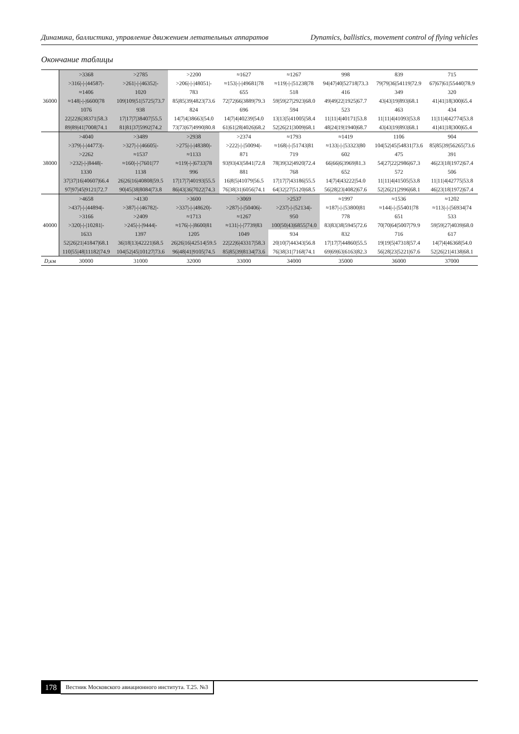Динамика, баллистика, управление движением летательных аппаратов Dynamics, ballistics, movement control of flying vehicles
Окончание таблицы
| 36000 | >3368 | >2785 | >2200 | ≈1627 | ≈1267 | 998 | 839 | 715 |
| | >316/-/-/44587/- | >261/-/-/46352/- | >206/-/-/48051/- | ≈153/-/-/49681/78 | ≈119/-/-/51238/78 | 94/47/40/52718/73.3 | 79/79/36/54119/72.9 | 67/67/61/55440/78.9 |
| | ≈1406 | 1020 | 783 | 655 | 518 | 416 | 349 | 320 |
| | ≈148/-/-/6600/78 | 109/109/51/5725/73.7 | 85/85/39/4823/73.6 | 72/72/66/3889/79.3 | 59/59/27/2923/68.0 | 49/49/22/1925/67.7 | 43/43/19/893/68.1 | 41/41/18/300/65.4 |
| | 1076 | 938 | 824 | 696 | 594 | 523 | 463 | 434 |
| | 22/22/6/38371/58.3 | 17/17/7/38407/55.5 | 14/7/4/38663/54.0 | 14/7/4/40239/54.0 | 13/13/5/41005/58.4 | 11/11/4/40171/53.8 | 11/11/4/41093/53.8 | 11/11/4/42774/53.8 |
| | 89/89/41/7008/74.1 | 81/81/37/5992/74.2 | 73/73/67/4990/80.8 | 61/61/28/4026/68.2 | 52/26/21/3009/68.1 | 48/24/19/1940/68.7 | 43/43/19/893/68.1 | 41/41/18/300/65.4 |
| 38000 | >4040 | >3489 | >2938 | >2374 | ≈1793 | ≈1419 | 1106 | 904 |
| | >379/-/-/44773/- | >327/-/-/46605/- | >275/-/-/48380/- | >222/-/-/50094/- | ≈168/-/-/51743/81 | ≈133/-/-/53323/80 | 104/52/45/54831/73.6 | 85/85/39/56265/73.6 |
| | >2262 | ≈1537 | ≈1133 | 871 | 719 | 602 | 475 | 391 |
| | >232/-/-/8448/- | ≈160/-/-/7601/77 | ≈119/-/-/6733/78 | 93/93/43/5841/72.8 | 78/39/32/4920/72.4 | 66/66/6/3969/81.3 | 54/27/22/2986/67.3 | 46/23/18/1972/67.4 |
| | 1330 | 1138 | 996 | 881 | 768 | 652 | 572 | 506 |
| | 37/37/16/40607/66.4 | 26/26/16/40808/59.5 | 17/17/7/40193/55.5 | 16/8/5/41079/56.5 | 17/17/7/43186/55.5 | 14/7/4/43222/54.0 | 11/11/4/41505/53.8 | 11/11/4/42775/53.8 |
| | 97/97/45/9121/72.7 | 90/45/38/8084/73.8 | 86/43/36/7022/74.3 | 76/38/31/6056/74.1 | 64/32/27/5120/68.5 | 56/28/23/4082/67.6 | 52/26/21/2996/68.1 | 46/23/18/1972/67.4 |
| 40000 | >4658 | >4130 | >3600 | >3069 | >2537 | ≈1997 | ≈1536 | ≈1202 |
| | >437/-/-/44894/- | >387/-/-/46782/- | >337/-/-/48620/- | >287/-/-/50406/- | >237/-/-/52134/- | ≈187/-/-/53800/81 | ≈144/-/-/55401/78 | ≈113/-/-/56934/74 |
| | >3166 | >2409 | ≈1713 | ≈1267 | 950 | 778 | 651 | 533 |
| | >320/-/-/10281/- | >245/-/-/9444/- | ≈176/-/-/8600/81 | ≈131/-/-/7739/83 | 100/50/43/6855/74.0 | 83/83/38/5945/72.6 | 70/70/64/5007/79.9 | 59/59/27/4039/68.0 |
| | 1633 | 1397 | 1205 | 1049 | 934 | 832 | 716 | 617 |
| | 52/26/21/41847/68.1 | 36/18/13/42221/68.5 | 26/26/16/42514/59.5 | 22/22/6/43317/58.3 | 20/10/7/44343/56.8 | 17/17/7/44860/55.5 | 19/19/5/47318/57.4 | 14/7/4/46368/54.0 |
| | 110/55/48/11182/74.9 | 104/52/45/10127/73.6 | 96/48/41/9105/74.5 | 85/85/39/8134/73.6 | 76/38/31/7168/74.1 | 69/69/63/6163/82.3 | 56/28/23/5221/67.6 | 52/26/21/4138/68.1 |
| D ,км | 30000 | 31000 | 32000 | 33000 | 34000 | 35000 | 36000 | 37000 |
178 Вестник Московского авиационного института. Т.25. №3